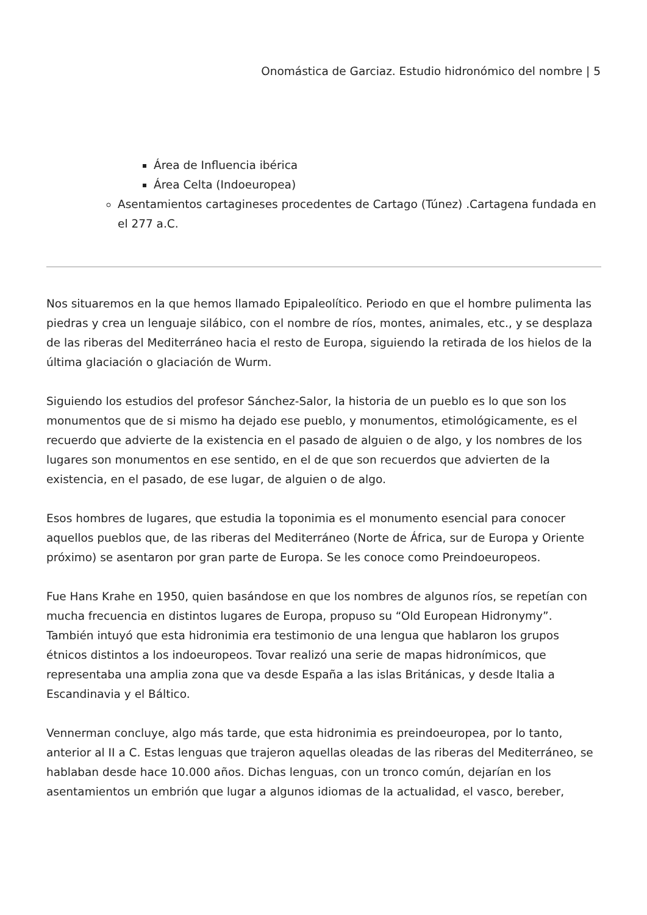Onomástica de Garciaz. Estudio hidronómico del nombre | 5
Área de Influencia ibérica
Área Celta (Indoeuropea)
Asentamientos cartagineses procedentes de Cartago (Túnez) .Cartagena fundada en el 277 a.C.
Nos situaremos en la que hemos llamado Epipaleolítico. Periodo en que el hombre pulimenta las piedras y crea un lenguaje silábico, con el nombre de ríos, montes, animales, etc., y se desplaza de las riberas del Mediterráneo hacia el resto de Europa, siguiendo la retirada de los hielos de la última glaciación o glaciación de Wurm.
Siguiendo los estudios del profesor Sánchez-Salor, la historia de un pueblo es lo que son los monumentos que de si mismo ha dejado ese pueblo, y monumentos, etimológicamente, es el recuerdo que advierte de la existencia en el pasado de alguien o de algo, y los nombres de los lugares son monumentos en ese sentido, en el de que son recuerdos que advierten de la existencia, en el pasado, de ese lugar, de alguien o de algo.
Esos hombres de lugares, que estudia la toponimia es el monumento esencial para conocer aquellos pueblos que, de las riberas del Mediterráneo (Norte de África, sur de Europa y Oriente próximo) se asentaron por gran parte de Europa. Se les conoce como Preindoeuropeos.
Fue Hans Krahe en 1950, quien basándose en que los nombres de algunos ríos, se repetían con mucha frecuencia en distintos lugares de Europa, propuso su “Old European Hidronymy”. También intuyó que esta hidronimia era testimonio de una lengua que hablaron los grupos étnicos distintos a los indoeuropeos. Tovar realizó una serie de mapas hidronímicos, que representaba una amplia zona que va desde España a las islas Británicas, y desde Italia a Escandinavia y el Báltico.
Vennerman concluye, algo más tarde, que esta hidronimia es preindoeuropea, por lo tanto, anterior al II a C. Estas lenguas que trajeron aquellas oleadas de las riberas del Mediterráneo, se hablaban desde hace 10.000 años. Dichas lenguas, con un tronco común, dejarían en los asentamientos un embrión que lugar a algunos idiomas de la actualidad, el vasco, bereber,